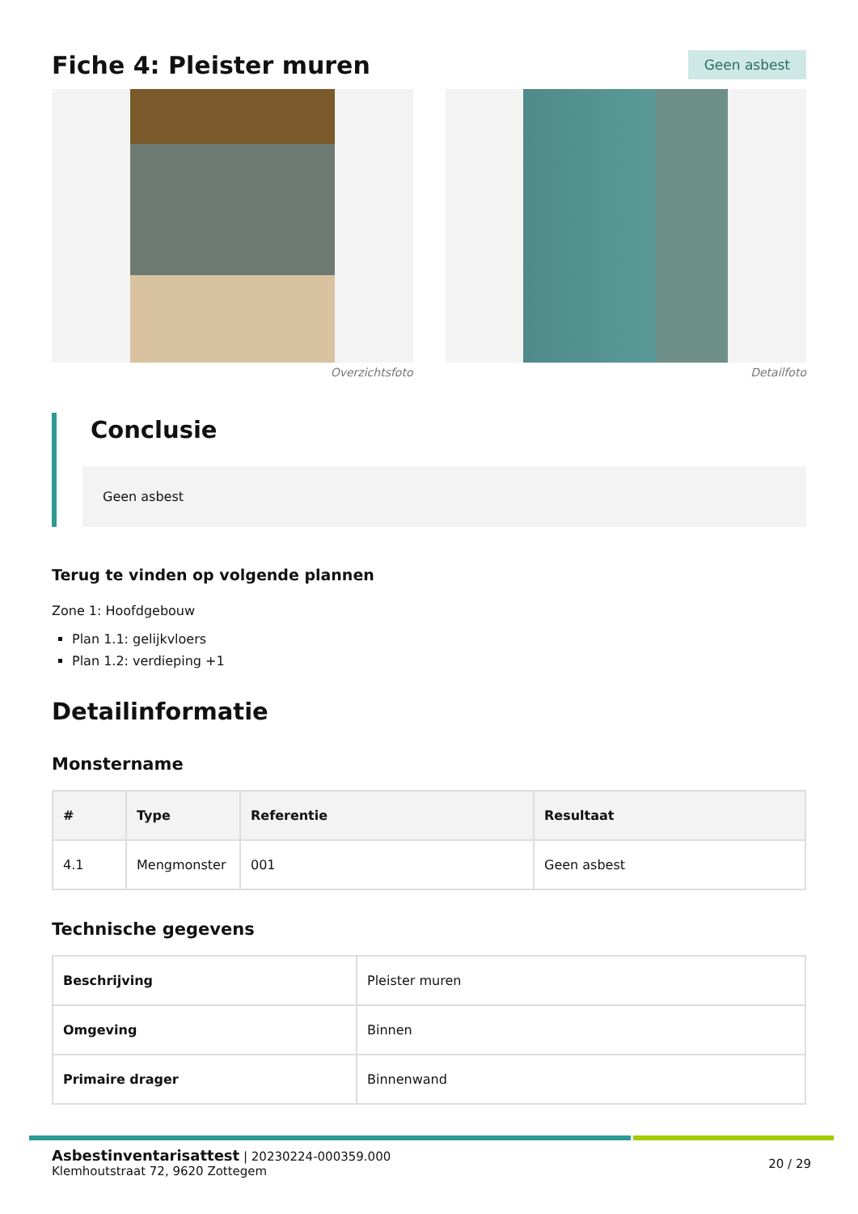Fiche 4: Pleister muren
Geen asbest
Overzichtsfoto Detailfoto
Conclusie
Geen asbest
Terug te vinden op volgende plannen
Zone 1: Hoofdgebouw
Plan 1.1: gelijkvloers
Plan 1.2: verdieping +1
Detailinformatie
Monstername
| # | Type | Referentie | Resultaat |
| --- | --- | --- | --- |
| 4.1 | Mengmonster | 001 | Geen asbest |
Technische gegevens
| Beschrijving | Pleister muren |
| Omgeving | Binnen |
| Primaire drager | Binnenwand |
Asbestinventarisattest | 20230224-000359.000
Klemhoutstraat 72, 9620 Zottegem
20 / 29